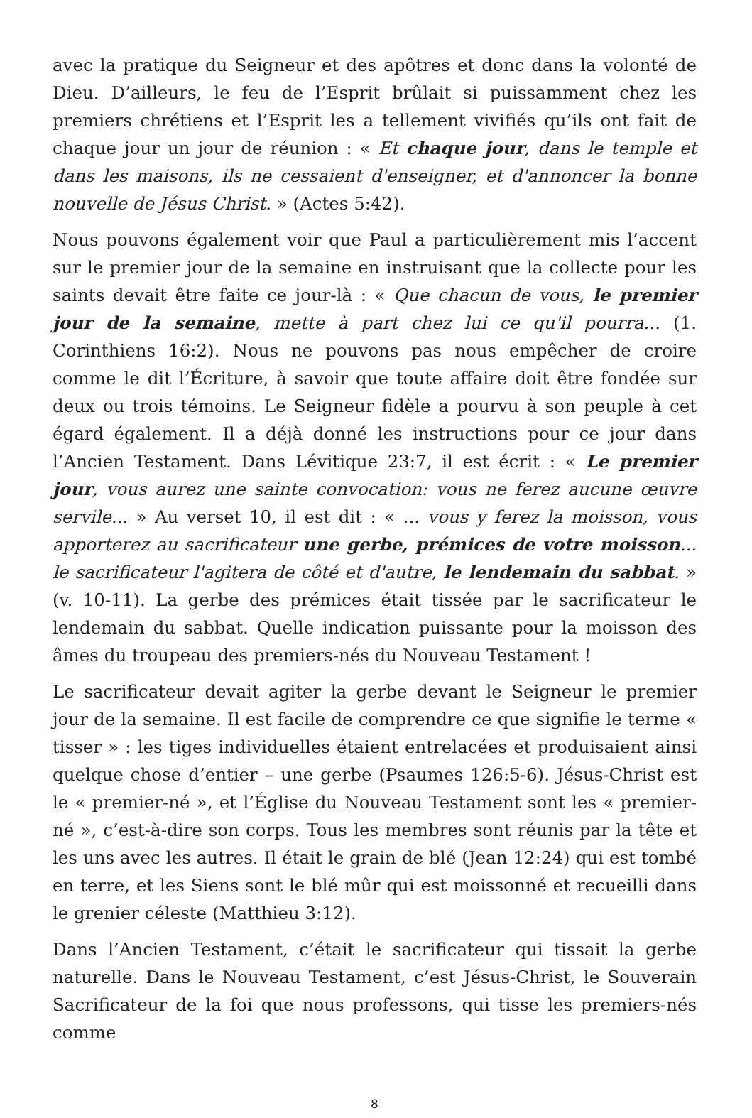avec la pratique du Seigneur et des apôtres et donc dans la volonté de Dieu. D’ailleurs, le feu de l’Esprit brûlait si puissamment chez les premiers chrétiens et l’Esprit les a tellement vivifiés qu’ils ont fait de chaque jour un jour de réunion : « Et chaque jour, dans le temple et dans les maisons, ils ne cessaient d'enseigner, et d'annoncer la bonne nouvelle de Jésus Christ. » (Actes 5:42).
Nous pouvons également voir que Paul a particulièrement mis l’accent sur le premier jour de la semaine en instruisant que la collecte pour les saints devait être faite ce jour-là : « Que chacun de vous, le premier jour de la semaine, mette à part chez lui ce qu'il pourra... (1. Corinthiens 16:2). Nous ne pouvons pas nous empêcher de croire comme le dit l’Écriture, à savoir que toute affaire doit être fondée sur deux ou trois témoins. Le Seigneur fidèle a pourvu à son peuple à cet égard également. Il a déjà donné les instructions pour ce jour dans l’Ancien Testament. Dans Lévitique 23:7, il est écrit : « Le premier jour, vous aurez une sainte convocation: vous ne ferez aucune œuvre servile... » Au verset 10, il est dit : « ... vous y ferez la moisson, vous apporterez au sacrificateur une gerbe, prémices de votre moisson... le sacrificateur l'agitera de côté et d'autre, le lendemain du sabbat. » (v. 10-11). La gerbe des prémices était tissée par le sacrificateur le lendemain du sabbat. Quelle indication puissante pour la moisson des âmes du troupeau des premiers-nés du Nouveau Testament !
Le sacrificateur devait agiter la gerbe devant le Seigneur le premier jour de la semaine. Il est facile de comprendre ce que signifie le terme « tisser » : les tiges individuelles étaient entrelacées et produisaient ainsi quelque chose d’entier – une gerbe (Psaumes 126:5-6). Jésus-Christ est le « premier-né », et l’Église du Nouveau Testament sont les « premier-né », c’est-à-dire son corps. Tous les membres sont réunis par la tête et les uns avec les autres. Il était le grain de blé (Jean 12:24) qui est tombé en terre, et les Siens sont le blé mûr qui est moissonné et recueilli dans le grenier céleste (Matthieu 3:12).
Dans l’Ancien Testament, c’était le sacrificateur qui tissait la gerbe naturelle. Dans le Nouveau Testament, c’est Jésus-Christ, le Souverain Sacrificateur de la foi que nous professons, qui tisse les premiers-nés comme
8